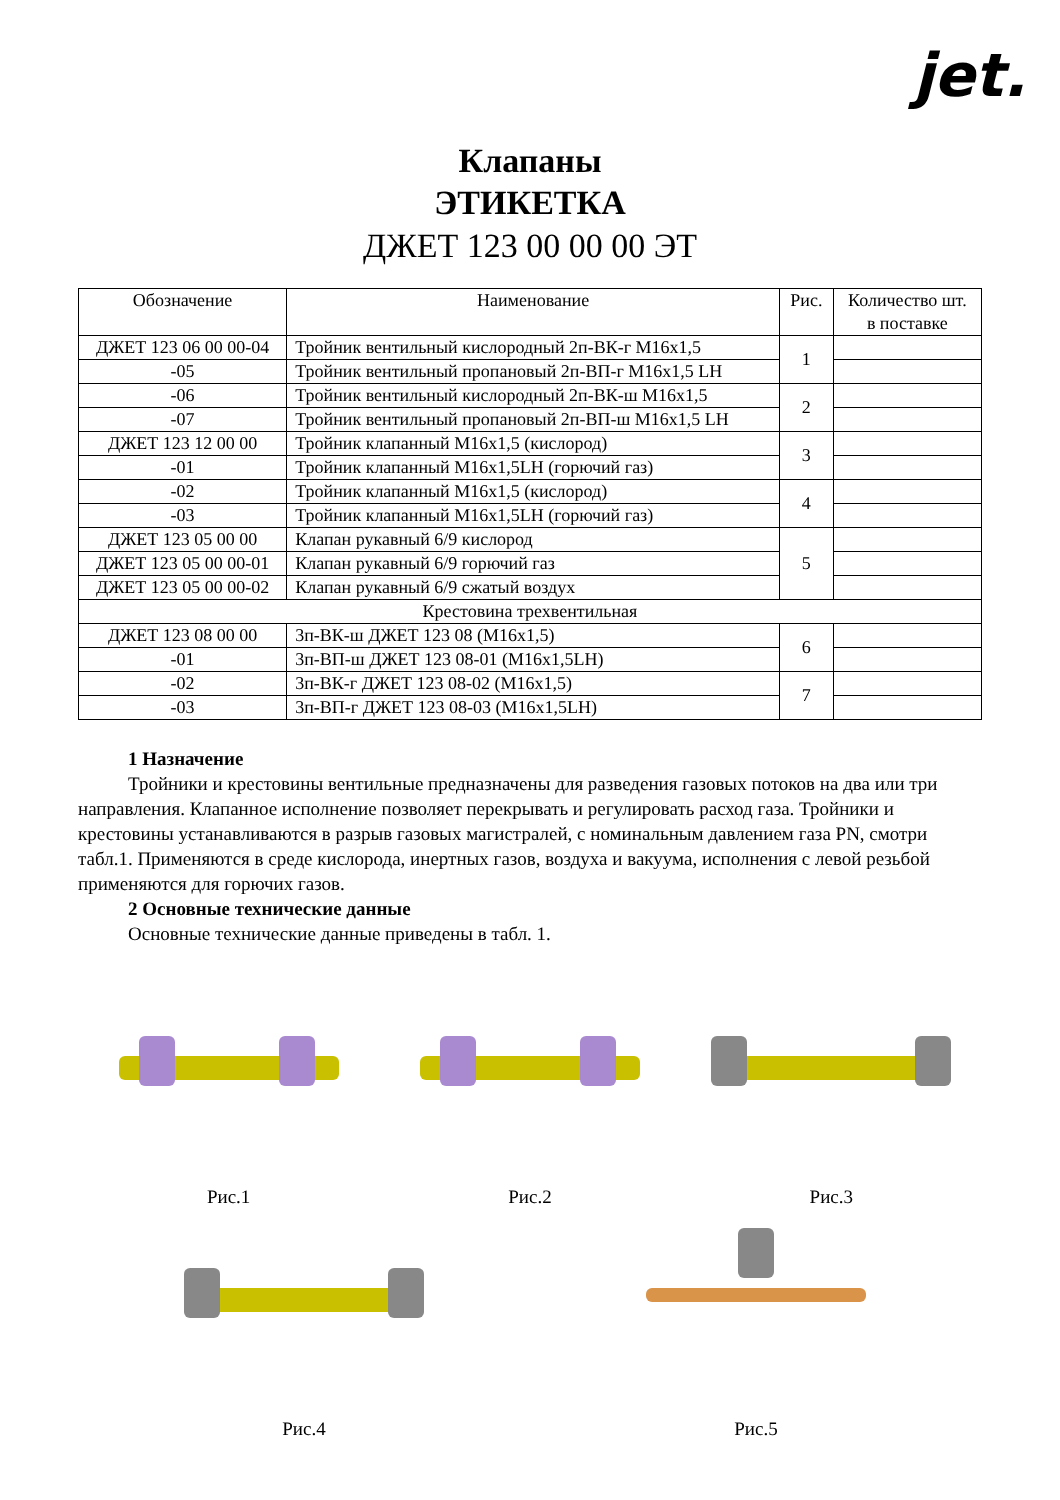jet.
Клапаны
ЭТИКЕТКА
ДЖЕТ 123 00 00 00 ЭТ
| Обозначение | Наименование | Рис. | Количество шт. в поставке |
| --- | --- | --- | --- |
| ДЖЕТ 123 06 00 00-04 | Тройник вентильный кислородный 2п-ВК-г М16х1,5 | 1 | |
| -05 | Тройник вентильный пропановый 2п-ВП-г М16х1,5 LH | | |
| -06 | Тройник вентильный кислородный 2п-ВК-ш М16х1,5 | 2 | |
| -07 | Тройник вентильный пропановый 2п-ВП-ш М16х1,5 LH | | |
| ДЖЕТ 123 12 00 00 | Тройник клапанный М16х1,5 (кислород) | 3 | |
| -01 | Тройник клапанный М16х1,5LH (горючий газ) | | |
| -02 | Тройник клапанный М16х1,5 (кислород) | 4 | |
| -03 | Тройник клапанный М16х1,5LH (горючий газ) | | |
| ДЖЕТ 123 05 00 00 | Клапан рукавный 6/9 кислород | 5 | |
| ДЖЕТ 123 05 00 00-01 | Клапан рукавный 6/9 горючий газ | | |
| ДЖЕТ 123 05 00 00-02 | Клапан рукавный 6/9 сжатый воздух | | |
| Крестовина трехвентильная | | | |
| ДЖЕТ 123 08 00 00 | 3п-ВК-ш ДЖЕТ 123 08 (М16х1,5) | 6 | |
| -01 | 3п-ВП-ш ДЖЕТ 123 08-01 (М16х1,5LH) | | |
| -02 | 3п-ВК-г ДЖЕТ 123 08-02 (М16х1,5) | 7 | |
| -03 | 3п-ВП-г ДЖЕТ 123 08-03 (М16х1,5LH) | | |
1 Назначение
Тройники и крестовины вентильные предназначены для разведения газовых потоков на два или три направления. Клапанное исполнение позволяет перекрывать и регулировать расход газа. Тройники и крестовины устанавливаются в разрыв газовых магистралей, с номинальным давлением газа PN, смотри табл.1. Применяются в среде кислорода, инертных газов, воздуха и вакуума, исполнения с левой резьбой применяются для горючих газов.
2 Основные технические данные
Основные технические данные приведены в табл. 1.
Рис.1 Рис.2 Рис.3
Рис.4 Рис.5